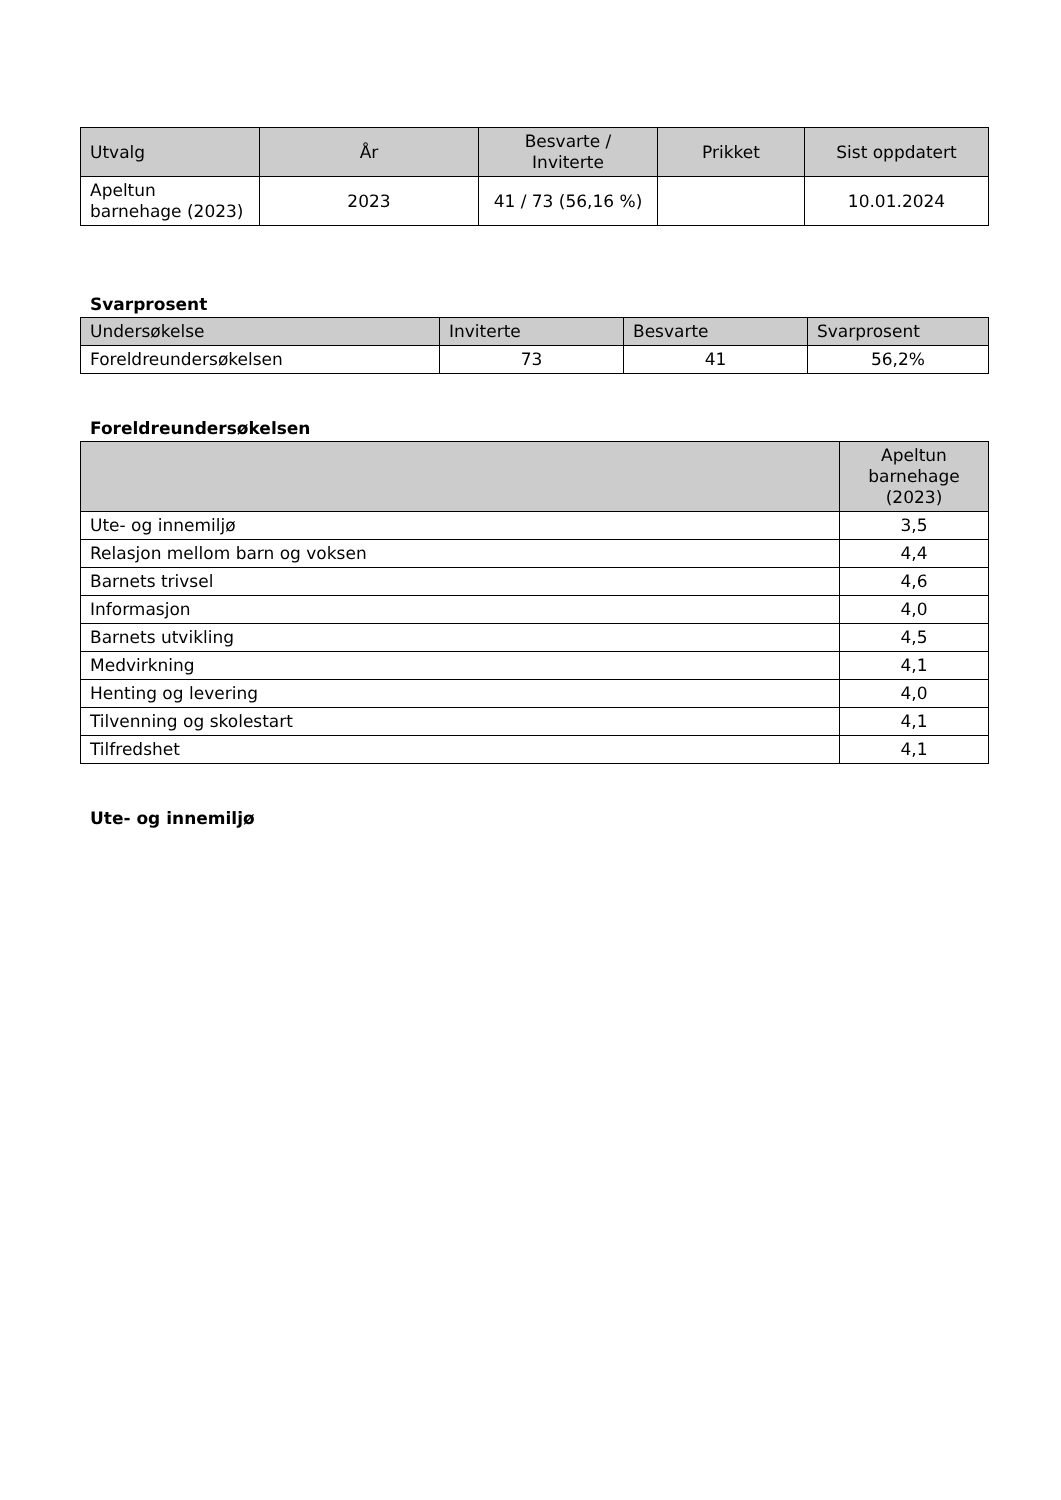| Utvalg | År | Besvarte / Inviterte | Prikket | Sist oppdatert |
| --- | --- | --- | --- | --- |
| Apeltun barnehage (2023) | 2023 | 41 / 73 (56,16 %) | | 10.01.2024 |
Svarprosent
| Undersøkelse | Inviterte | Besvarte | Svarprosent |
| --- | --- | --- | --- |
| Foreldreundersøkelsen | 73 | 41 | 56,2% |
Foreldreundersøkelsen
| | Apeltun barnehage (2023) |
| --- | --- |
| Ute- og innemiljø | 3,5 |
| Relasjon mellom barn og voksen | 4,4 |
| Barnets trivsel | 4,6 |
| Informasjon | 4,0 |
| Barnets utvikling | 4,5 |
| Medvirkning | 4,1 |
| Henting og levering | 4,0 |
| Tilvenning og skolestart | 4,1 |
| Tilfredshet | 4,1 |
Ute- og innemiljø